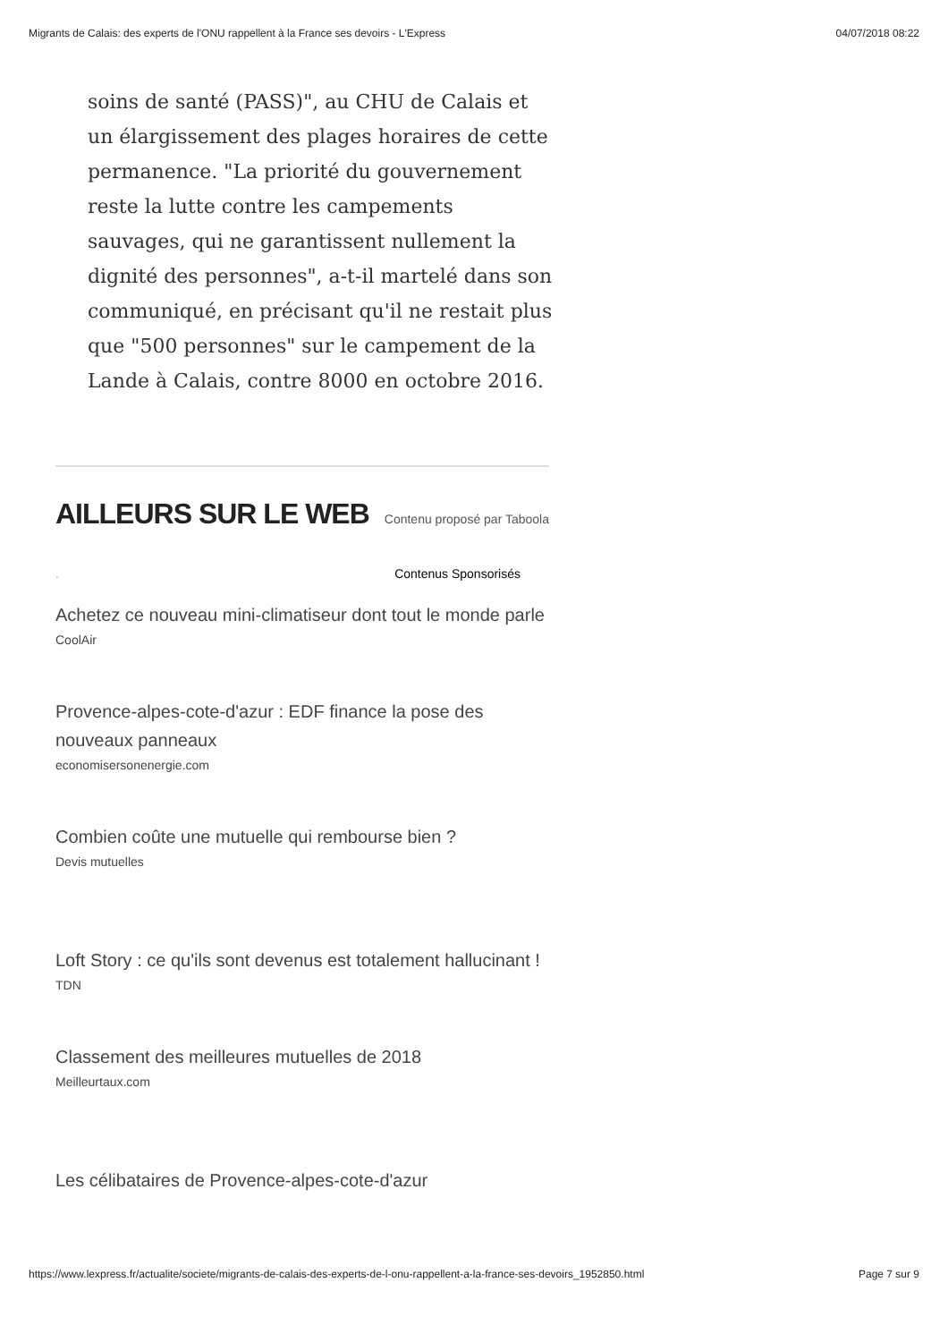Migrants de Calais: des experts de l'ONU rappellent à la France ses devoirs - L'Express 04/07/2018 08:22
soins de santé (PASS)", au CHU de Calais et un élargissement des plages horaires de cette permanence. "La priorité du gouvernement reste la lutte contre les campements sauvages, qui ne garantissent nullement la dignité des personnes", a-t-il martelé dans son communiqué, en précisant qu'il ne restait plus que "500 personnes" sur le campement de la Lande à Calais, contre 8000 en octobre 2016.
AILLEURS SUR LE WEB
Contenu proposé par Taboola
. Contenus Sponsorisés
Achetez ce nouveau mini-climatiseur dont tout le monde parle
CoolAir
Provence-alpes-cote-d'azur : EDF finance la pose des nouveaux panneaux
economisersonenergie.com
Combien coûte une mutuelle qui rembourse bien ?
Devis mutuelles
Loft Story : ce qu'ils sont devenus est totalement hallucinant !
TDN
Classement des meilleures mutuelles de 2018
Meilleurtaux.com
Les célibataires de Provence-alpes-cote-d'azur
https://www.lexpress.fr/actualite/societe/migrants-de-calais-des-experts-de-l-onu-rappellent-a-la-france-ses-devoirs_1952850.html Page 7 sur 9